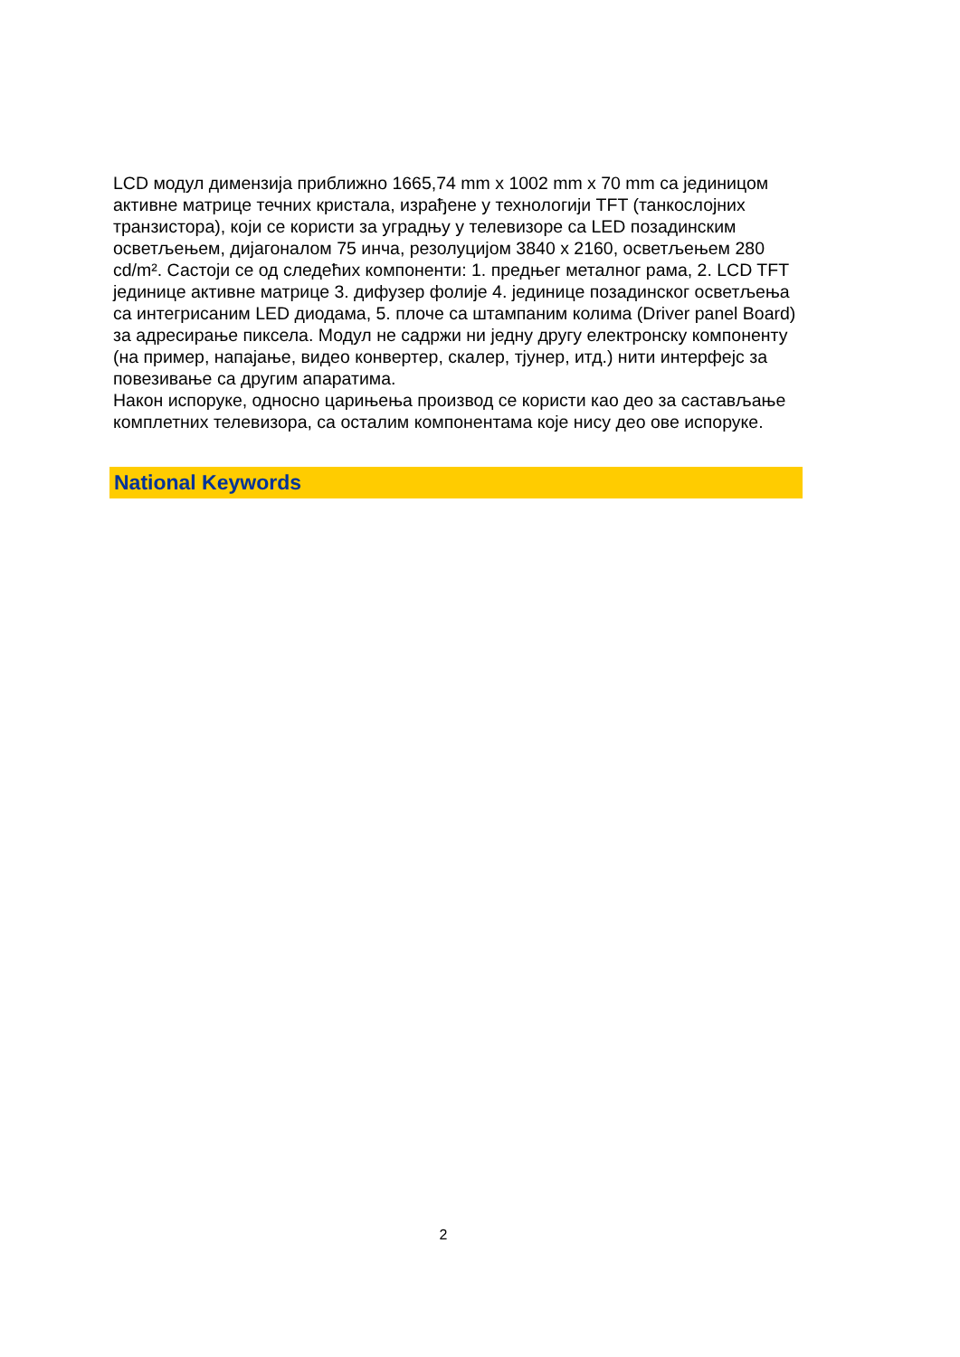LCD модул димензија приближно 1665,74 mm x 1002 mm x 70 mm са јединицом активне матрице течних кристала, израђене у технологији TFT (танкослојних транзистора), који се користи за уградњу у телевизоре са LED позадинским осветљењем, дијагоналом 75 инча, резолуцијом 3840 x 2160, осветљењем 280 cd/m². Састоји се од следећих компоненти: 1. предњег металног рама, 2. LCD TFT јединице активне матрице 3. дифузер фолије 4. јединице позадинског осветљења са интегрисаним LED диодама, 5. плоче са штампаним колима (Driver panel Board) за адресирање пиксела. Модул не садржи ни једну другу електронску компоненту (на пример, напајање, видео конвертер, скалер, тјунер, итд.) нити интерфејс за повезивање са другим апаратима.
Након испоруке, односно царињења производ се користи као део за састављање комплетних телевизора, са осталим компонентама које нису део ове испоруке.
National Keywords
2